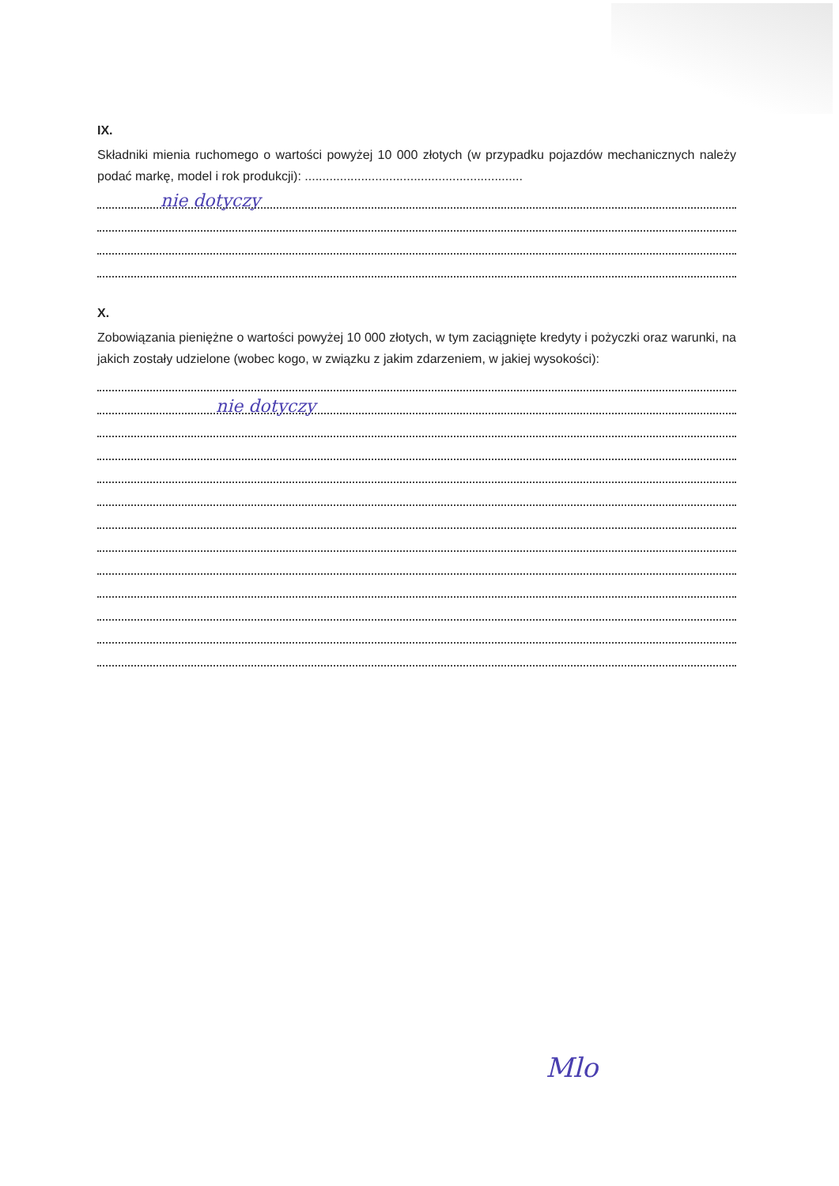IX.
Składniki mienia ruchomego o wartości powyżej 10 000 złotych (w przypadku pojazdów mechanicznych należy podać markę, model i rok produkcji): ..............................................................
nie dotyczy
X.
Zobowiązania pieniężne o wartości powyżej 10 000 złotych, w tym zaciągnięte kredyty i pożyczki oraz warunki, na jakich zostały udzielone (wobec kogo, w związku z jakim zdarzeniem, w jakiej wysokości):
nie dotyczy
Mlo